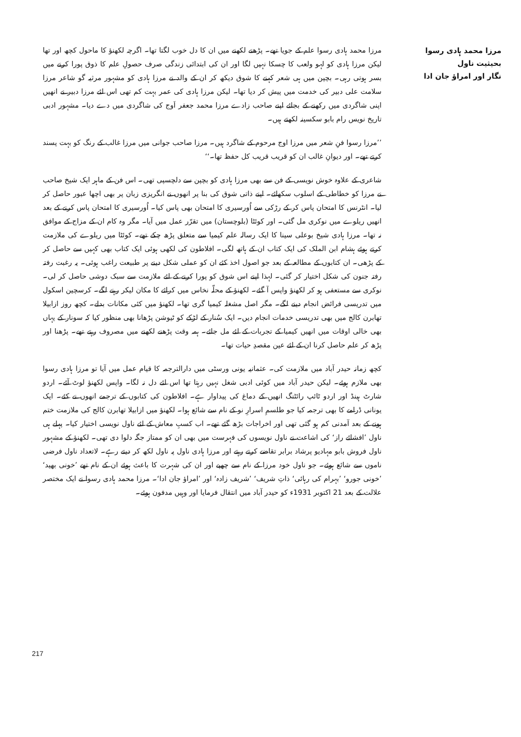مرزا محمد ہادی رسوا بحیثیت ناول
نگار اور امراؤ جان ادا
مرزا محمد ہادی رسوا علم کے جویا تھے۔ پڑھنے لکھنے میں ان کا دل خوب لگتا تھا۔ اگرچہ لکھنؤ کا ماحول کچھ اور تھا لیکن مرزا ہادی کو لہو ولعب کا چسکا نہیں لگا اور ان کی ابتدائی زندگی صرف حصولِ علم کا ذوق پورا کرنے میں بسر ہوتی رہی۔ بچپن میں ہی شعر کہنے کا شوق دیکھ کر ان کے والد نے مرزا ہادی کو مشہور مرثیہ گو شاعر مرزا سلامت علی دبیر کی خدمت میں پیش کر دیا تھا۔ لیکن مرزا ہادی کی عمر بہت کم تھی اس لئے مرزا دبیر نے انھیں اپنی شاگردی میں رکھنے کے بجائے اپنے صاحب زادے مرزا محمد جعفر اَوج کی شاگردی میں دے دیا۔ مشہور ادبی تاریخ نویس رام بابو سکسینہ لکھتے ہیں۔
’’مرزا رسوا فنِ شعر میں مرزا اوج مرحوم کے شاگرد ہیں۔ مرزا صاحب جوانی میں مرزا غالب کے رنگ کو بہت پسند کرتے تھے۔ اور دیوانِ غالب ان کو قریب قریب کل حفظ تھا۔‘‘
شاعری کے علاوہ خوش نویسی کے فن سے بھی مرزا ہادی کو بچپن سے دلچسپی تھی۔ اس فن کے ماہر ایک شیخ صاحب نے مرزا کو خطاطی کے اسلوب سکھائے۔ اپنے ذاتی شوق کی بنا پر انھوں نے انگریزی زبان پر بھی اچھا عبور حاصل کر لیا۔ انٹرنس کا امتحان پاس کر کے رڑکی سے اُورسیری کا امتحان بھی پاس کیا۔ اُورسیری کا امتحان پاس کرنے کے بعد انھیں ریلوے میں نوکری مل گئی۔ اور کوئٹا (بلوچستان) میں تقرّر عمل میں آیا۔ مگر وہ کام ان کے مزاج کے موافق نہ تھا۔ مرزا ہادی شیخ بوعلی سینا کا ایک رسالہ علم کیمیا سے متعلق پڑھ چکے تھے۔ کوئٹا میں ریلوے کی ملازمت کرتے ہوئے ہشام ابن الملک کی ایک کتاب ان کے ہاتھ لگی۔ افلاطون کی لکھی ہوئی ایک کتاب بھی کہیں سے حاصل کر کے پڑھی۔ ان کتابوں کے مطالعہ کے بعد جو اصول اخذ کئے ان کو عملی شکل دینے پر طبیعت راغب ہوئی۔ یہ رغبت رفتہ رفتہ جنون کی شکل اختیار کر گئی۔ لہذا اپنے اس شوق کو پورا کرنے کے لئے ملازمت سے سبک دوشی حاصل کر لی۔ نوکری سے مستعفی ہو کر لکھنؤ واپس آ گئے۔ لکھنؤ کے محلّہ نخاس میں کرائے کا مکان لیکر رہنے لگے۔ کرسچین اسکول میں تدریسی فرائض انجام دینے لگے۔ مگر اصل مشغلہ کیمیا گری تھا۔ لکھنؤ میں کئی مکانات بدلے۔ کچھ روز ازابیلا تھابرن کالج میں بھی تدریسی خدمات انجام دیں۔ ایک سُنار کے لڑکے کو ٹیوشن پڑھانا بھی منظور کیا کہ سونار کے یہاں بھی خالی اوقات میں انھیں کیمیا کے تجربات کے لئے مل جائے۔ ہمہ وقت پڑھنے لکھنے میں مصروف رہتے تھے۔ پڑھنا اور پڑھ کر علم حاصل کرنا ان کے لئے عین مقصدِ حیات تھا۔
کچھ زمانہ حیدر آباد میں ملازمت کی۔ عثمانیہ یونی ورسٹی میں دارالترجمہ کا قیام عمل میں آیا تو مرزا ہادی رسوا بھی ملازم ہوئے۔ لیکن حیدر آباد میں کوئی ادبی شغل نہیں رہتا تھا اس لئے دل نہ لگا۔ واپس لکھنؤ لوٹ آئے۔ اردو شارٹ ہینڈ اور اردو ٹائپ رائٹنگ انھیں کے دماغ کی پیداوار ہے۔ افلاطون کی کتابوں کے ترجمے انھوں نے کئے۔ ایک یونانی ڈرامے کا بھی ترجمہ کیا جو طلسمِ اسرارِ نو کے نام سے شائع ہوا۔ لکھنؤ میں ازابیلا تھابرن کالج کی ملازمت ختم ہونے کے بعد آمدنی کم ہو گئی تھی اور اخراجات بڑھ گئے تھے۔ اب کسبِ معاش کے لئے ناول نویسی اختیار کیا۔ پہلے ہی ناول ’افشائے راز‘ کی اشاعت نے ناول نویسوں کی فہرست میں بھی ان کو ممتاز جگہ دلوا دی تھی۔ لکھنؤ کے مشہور ناول فروش بابو مہادیو پرشاد برابر تقاضے کرتے رہتے اور مرزا ہادی ناول پہ ناول لکھ کر دیتے رہے۔ لاتعداد ناول فرضی ناموں سے شائع ہوئے۔ جو ناول خود مرزا کے نام سے چھپے اور ان کی شہرت کا باعث ہوئے ان کے نام تھے ’خونی بھید‘ ’خونی جورو‘ ’بہرام کی رہائی‘ ذاتِ شریف‘ ’شریف زادہ‘ اور ’امراؤ جان ادا‘۔ مرزا محمد ہادی رسوا نے ایک مختصر علالت کے بعد 21 اکتوبر 1931ء کو حیدر آباد میں انتقال فرمایا اور وہیں مدفون ہوئے۔
217